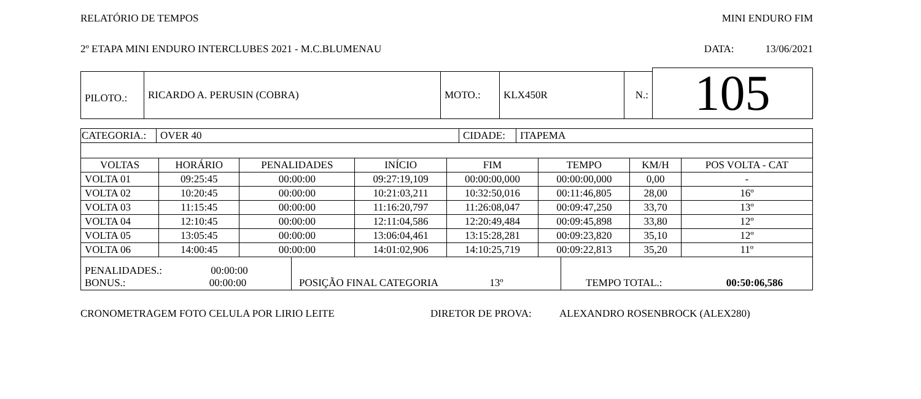RELATÓRIO DE TEMPOS MINI ENDURO FIM
2º ETAPA MINI ENDURO INTERCLUBES 2021 - M.C.BLUMENAU DATA: 13/06/2021
| | | | | | | | 105 |
| PILOTO.: | RICARDO A. PERUSIN (COBRA) | MOTO.: | KLX450R | N.: | | | |
| CATEGORIA.: | OVER 40 | CIDADE: | ITAPEMA |
| VOLTAS | HORÁRIO | PENALIDADES | INÍCIO | FIM | TEMPO | KM/H | POS VOLTA - CAT |
| --- | --- | --- | --- | --- | --- | --- | --- |
| VOLTA 01 | 09:25:45 | 00:00:00 | 09:27:19,109 | 00:00:00,000 | 00:00:00,000 | 0,00 | - |
| VOLTA 02 | 10:20:45 | 00:00:00 | 10:21:03,211 | 10:32:50,016 | 00:11:46,805 | 28,00 | 16º |
| VOLTA 03 | 11:15:45 | 00:00:00 | 11:16:20,797 | 11:26:08,047 | 00:09:47,250 | 33,70 | 13º |
| VOLTA 04 | 12:10:45 | 00:00:00 | 12:11:04,586 | 12:20:49,484 | 00:09:45,898 | 33,80 | 12º |
| VOLTA 05 | 13:05:45 | 00:00:00 | 13:06:04,461 | 13:15:28,281 | 00:09:23,820 | 35,10 | 12º |
| VOLTA 06 | 14:00:45 | 00:00:00 | 14:01:02,906 | 14:10:25,719 | 00:09:22,813 | 35,20 | 11º |
| PENALIDADES.: 00:00:00 BONUS.: 00:00:00 | POSIÇÃO FINAL CATEGORIA 13º | TEMPO TOTAL.: 00:50:06,586 |
CRONOMETRAGEM FOTO CELULA POR LIRIO LEITE DIRETOR DE PROVA: ALEXANDRO ROSENBROCK (ALEX280)